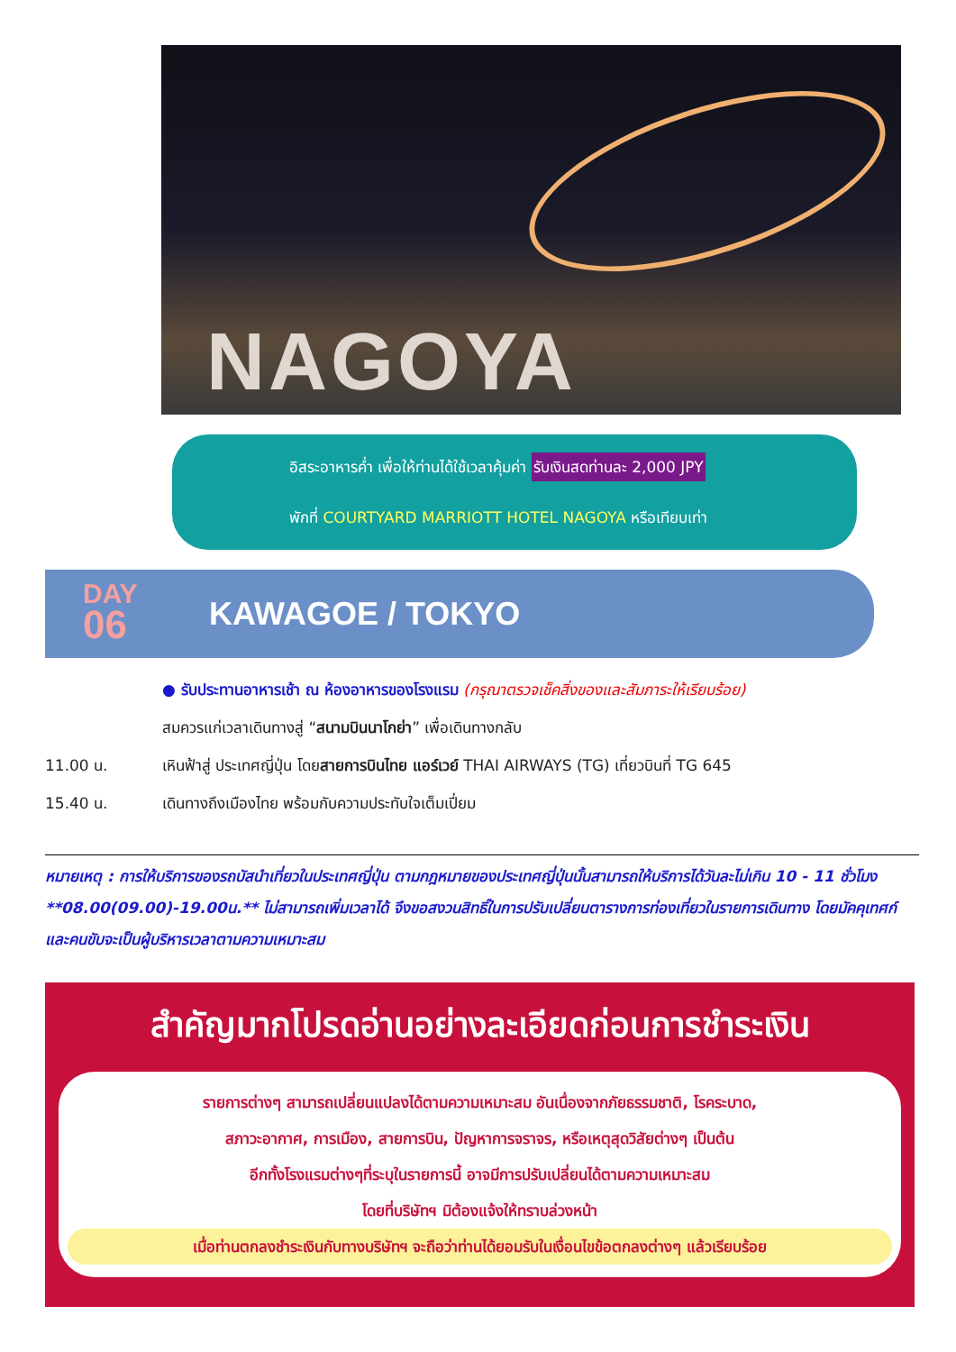NAGOYA
อิสระอาหารค่ำ เพื่อให้ท่านได้ใช้เวลาคุ้มค่า รับเงินสดท่านละ 2,000 JPY
พักที่ COURTYARD MARRIOTT HOTEL NAGOYA หรือเทียบเท่า
DAY
06
KAWAGOE / TOKYO
● รับประทานอาหารเช้า ณ ห้องอาหารของโรงแรม (กรุณาตรวจเช็คสิ่งของและสัมภาระให้เรียบร้อย)
สมควรแก่เวลาเดินทางสู่ “สนามบินนาโกย่า” เพื่อเดินทางกลับ
11.00 น. เหินฟ้าสู่ ประเทศญี่ปุ่น โดยสายการบินไทย แอร์เวย์ THAI AIRWAYS (TG) เที่ยวบินที่ TG 645
15.40 น. เดินทางถึงเมืองไทย พร้อมกับความประทับใจเต็มเปี่ยม
หมายเหตุ : การให้บริการของรถบัสนำเที่ยวในประเทศญี่ปุ่น ตามกฎหมายของประเทศญี่ปุ่นนั้นสามารถให้บริการได้วันละไม่เกิน 10 - 11 ชั่วโมง **08.00(09.00)-19.00น.** ไม่สามารถเพิ่มเวลาได้ จึงขอสงวนสิทธิ์ในการปรับเปลี่ยนตารางการท่องเที่ยวในรายการเดินทาง โดยมัคคุเทศก์และคนขับจะเป็นผู้บริหารเวลาตามความเหมาะสม
สำคัญมากโปรดอ่านอย่างละเอียดก่อนการชำระเงิน
รายการต่างๆ สามารถเปลี่ยนแปลงได้ตามความเหมาะสม อันเนื่องจากภัยธรรมชาติ, โรคระบาด,
สภาวะอากาศ, การเมือง, สายการบิน, ปัญหาการจราจร, หรือเหตุสุดวิสัยต่างๆ เป็นต้น
อีกทั้งโรงแรมต่างๆที่ระบุในรายการนี้ อาจมีการปรับเปลี่ยนได้ตามความเหมาะสม
โดยที่บริษัทฯ มิต้องแจ้งให้ทราบล่วงหน้า
เมื่อท่านตกลงชำระเงินกับทางบริษัทฯ จะถือว่าท่านได้ยอมรับในเงื่อนไขข้อตกลงต่างๆ แล้วเรียบร้อย